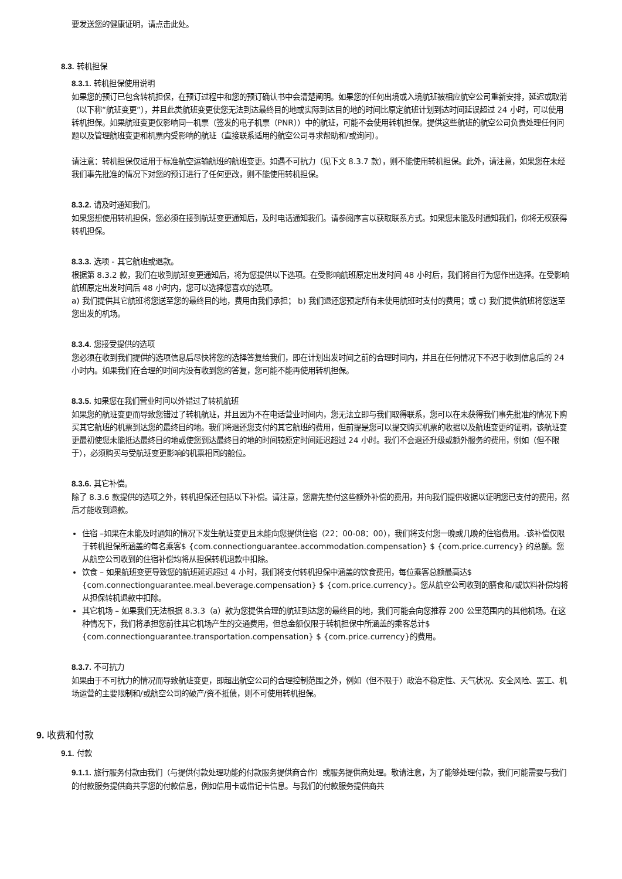要发送您的健康证明，请点击此处。
8.3. 转机担保
8.3.1. 转机担保使用说明
如果您的预订已包含转机担保，在预订过程中和您的预订确认书中会清楚阐明。如果您的任何出境或入境航班被相应航空公司重新安排，延迟或取消（以下称“航班变更”），并且此类航班变更使您无法到达最终目的地或实际到达目的地的时间比原定航班计划到达时间延误超过 24 小时，可以使用转机担保。如果航班变更仅影响同一机票（签发的电子机票（PNR））中的航班，可能不会使用转机担保。提供这些航班的航空公司负责处理任何问题以及管理航班变更和机票内受影响的航班（直接联系适用的航空公司寻求帮助和/或询问）。
请注意：转机担保仅适用于标准航空运输航班的航班变更。如遇不可抗力（见下文 8.3.7 款），则不能使用转机担保。此外，请注意，如果您在未经我们事先批准的情况下对您的预订进行了任何更改，则不能使用转机担保。
8.3.2. 请及时通知我们。
如果您想使用转机担保，您必须在接到航班变更通知后，及时电话通知我们。请参阅序言以获取联系方式。如果您未能及时通知我们，你将无权获得转机担保。
8.3.3. 选项 - 其它航班或退款。
根据第 8.3.2 款，我们在收到航班变更通知后，将为您提供以下选项。在受影响航班原定出发时间 48 小时后，我们将自行为您作出选择。在受影响航班原定出发时间后 48 小时内，您可以选择您喜欢的选项。
a) 我们提供其它航班将您送至您的最终目的地，费用由我们承担； b) 我们退还您预定所有未使用航班时支付的费用；或 c) 我们提供航班将您送至您出发的机场。
8.3.4. 您接受提供的选项
您必须在收到我们提供的选项信息后尽快将您的选择答复给我们，即在计划出发时间之前的合理时间内，并且在任何情况下不迟于收到信息后的 24 小时内。如果我们在合理的时间内没有收到您的答复，您可能不能再使用转机担保。
8.3.5. 如果您在我们营业时间以外错过了转机航班
如果您的航班变更而导致您错过了转机航班，并且因为不在电话营业时间内，您无法立即与我们取得联系，您可以在未获得我们事先批准的情况下购买其它航班的机票到达您的最终目的地。我们将退还您支付的其它航班的费用，但前提是您可以提交购买机票的收据以及航班变更的证明，该航班变更最初使您未能抵达最终目的地或使您到达最终目的地的时间较原定时间延迟超过 24 小时。我们不会退还升级或额外服务的费用，例如（但不限于），必须购买与受航班变更影响的机票相同的舱位。
8.3.6. 其它补偿。
除了 8.3.6 款提供的选项之外，转机担保还包括以下补偿。请注意，您需先垫付这些额外补偿的费用，并向我们提供收据以证明您已支付的费用，然后才能收到退款。
住宿 –如果在未能及时通知的情况下发生航班变更且未能向您提供住宿（22：00-08：00），我们将支付您一晚或几晚的住宿费用。.该补偿仅限于转机担保所涵盖的每名乘客$ {com.connectionguarantee.accommodation.compensation} $ {com.price.currency} 的总额。您从航空公司收到的住宿补偿均将从担保转机退款中扣除。
饮食 – 如果航班变更导致您的航班延迟超过 4 小时，我们将支付转机担保中涵盖的饮食费用，每位乘客总额最高达$ {com.connectionguarantee.meal.beverage.compensation} $ {com.price.currency}。您从航空公司收到的膳食和/或饮料补偿均将从担保转机退款中扣除。
其它机场 – 如果我们无法根据 8.3.3（a）款为您提供合理的航班到达您的最终目的地，我们可能会向您推荐 200 公里范围内的其他机场。在这种情况下，我们将承担您前往其它机场产生的交通费用，但总金额仅限于转机担保中所涵盖的乘客总计$ {com.connectionguarantee.transportation.compensation} $ {com.price.currency}的费用。
8.3.7. 不可抗力
如果由于不可抗力的情况而导致航班变更，即超出航空公司的合理控制范围之外，例如（但不限于）政治不稳定性、天气状况、安全风险、罢工、机场运营的主要限制和/或航空公司的破产/资不抵债，则不可使用转机担保。
9. 收费和付款
9.1. 付款
9.1.1. 旅行服务付款由我们（与提供付款处理功能的付款服务提供商合作）或服务提供商处理。敬请注意，为了能够处理付款，我们可能需要与我们的付款服务提供商共享您的付款信息，例如信用卡或借记卡信息。与我们的付款服务提供商共